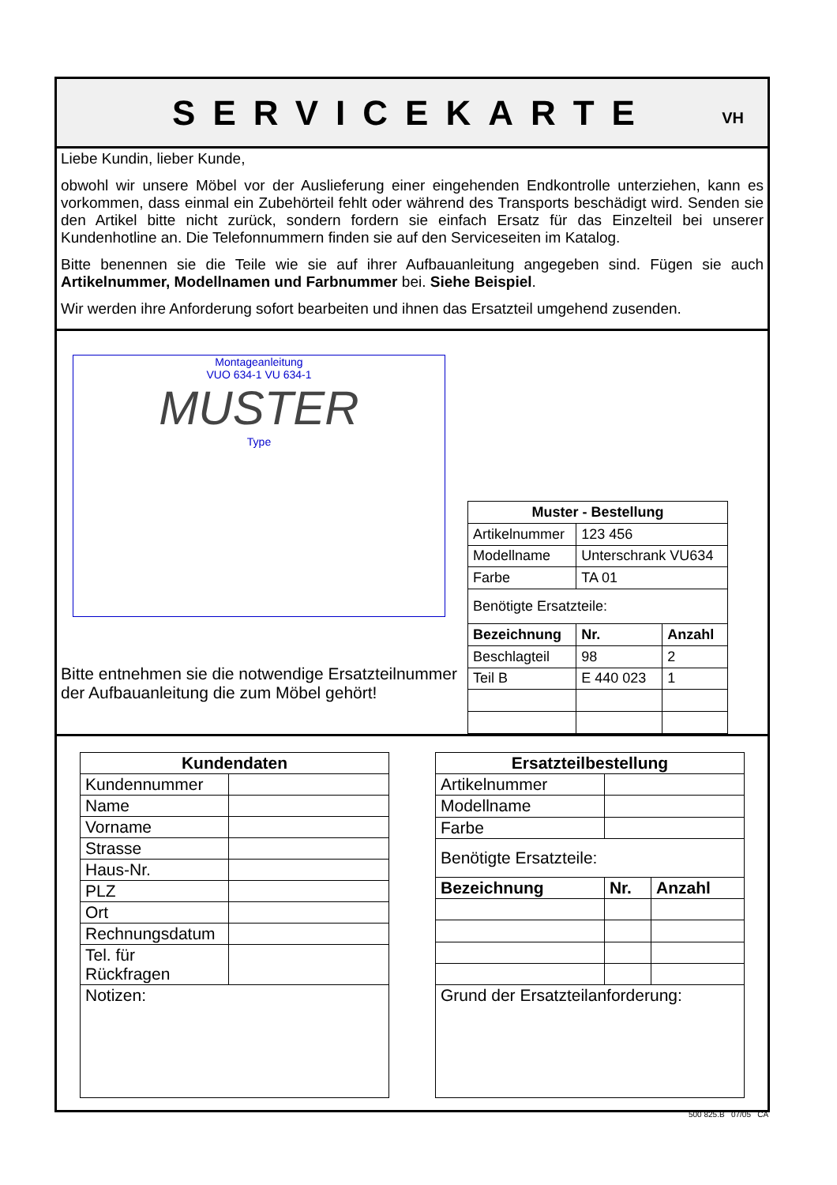SERVICEKARTE
VH
Liebe Kundin, lieber Kunde,
obwohl wir unsere Möbel vor der Auslieferung einer eingehenden Endkontrolle unterziehen, kann es vorkommen, dass einmal ein Zubehörteil fehlt oder während des Transports beschädigt wird. Senden sie den Artikel bitte nicht zurück, sondern fordern sie einfach Ersatz für das Einzelteil bei unserer Kundenhotline an. Die Telefonnummern finden sie auf den Serviceseiten im Katalog.
Bitte benennen sie die Teile wie sie auf ihrer Aufbauanleitung angegeben sind. Fügen sie auch Artikelnummer, Modellnamen und Farbnummer bei. Siehe Beispiel.
Wir werden ihre Anforderung sofort bearbeiten und ihnen das Ersatzteil umgehend zusenden.
Montageanleitung
VUO 634-1 VU 634-1
MUSTER
Type
Bitte entnehmen sie die notwendige Ersatzteilnummer der Aufbauanleitung die zum Möbel gehört!
| Muster - Bestellung | | |
| --- | --- | --- |
| Artikelnummer | 123 456 | |
| Modellname | Unterschrank VU634 | |
| Farbe | TA 01 | |
| Benötigte Ersatzteile: | | |
| Bezeichnung | Nr. | Anzahl |
| Beschlagteil | 98 | 2 |
| Teil B | E 440 023 | 1 |
| Kundendaten | |
| --- | --- |
| Kundennummer | |
| Name | |
| Vorname | |
| Strasse | |
| Haus-Nr. | |
| PLZ | |
| Ort | |
| Rechnungsdatum | |
| Tel. für Rückfragen | |
| Notizen: | |
| Ersatzteilbestellung | | |
| --- | --- | --- |
| Artikelnummer | | |
| Modellname | | |
| Farbe | | |
| Benötigte Ersatzteile: | | |
| Bezeichnung | Nr. | Anzahl |
| Grund der Ersatzteilanforderung: | | |
500 825.B 07/05 CA